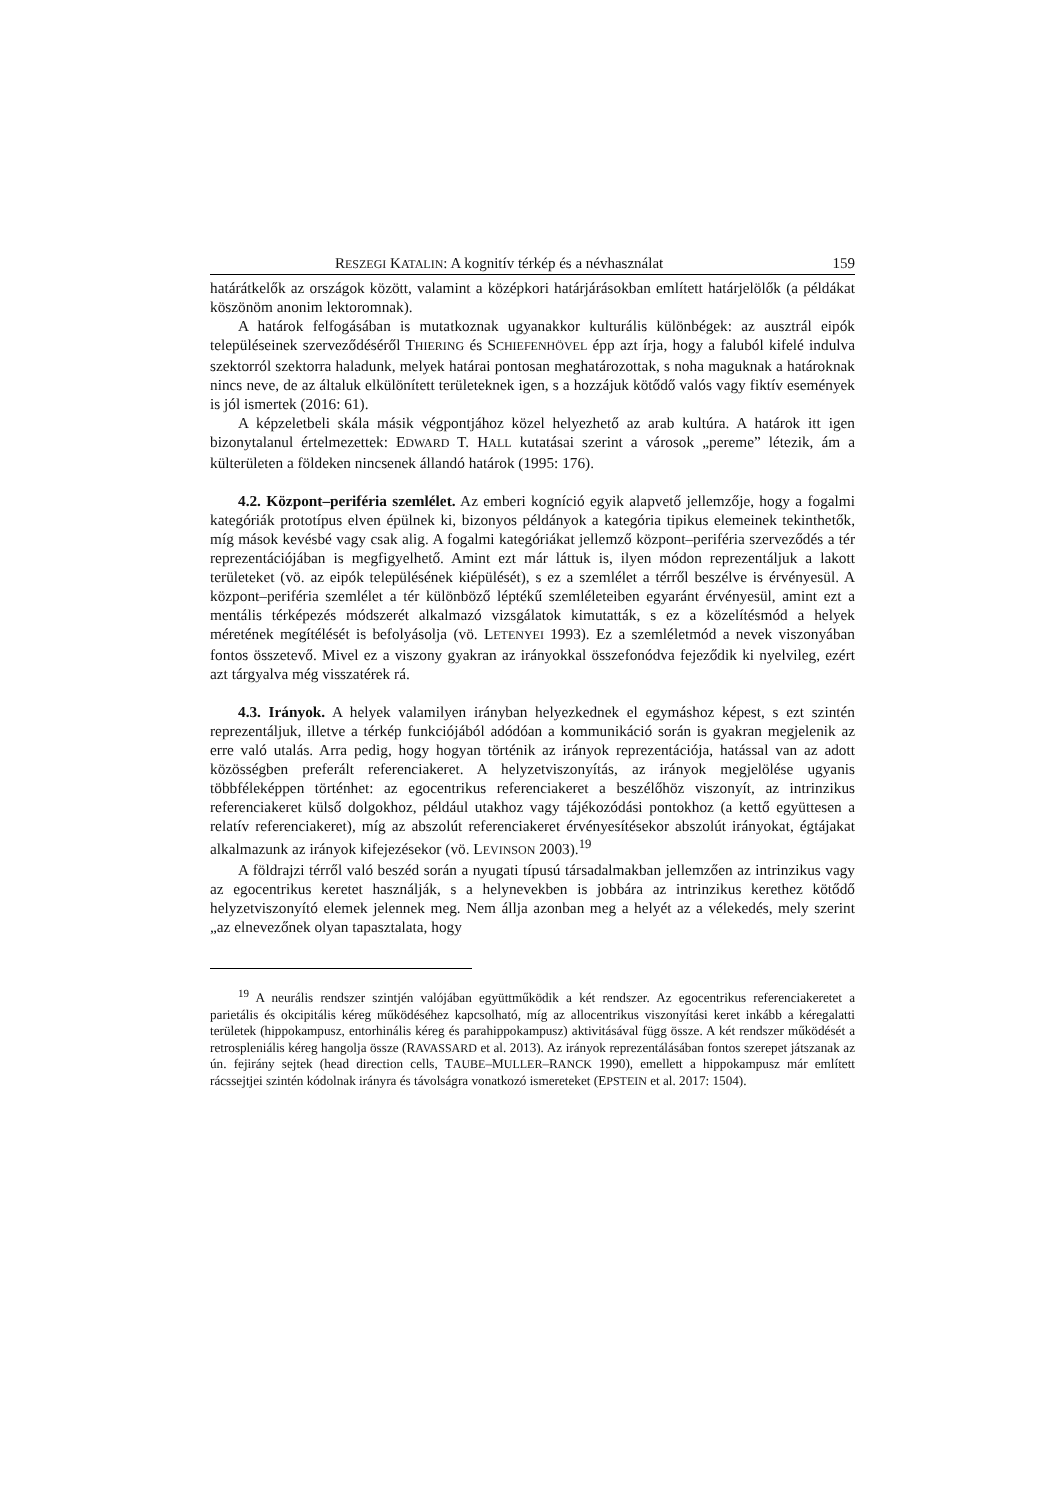RESZEGI KATALIN: A kognitív térkép és a névhasználat 159
határátkelők az országok között, valamint a középkori határjárásokban említett határjelölők (a példákat köszönöm anonim lektoromnak).
A határok felfogásában is mutatkoznak ugyanakkor kulturális különbégek: az ausztrál eipók településeinek szerveződéséről THIERING és SCHIEFENHÖVEL épp azt írja, hogy a faluból kifelé indulva szektorról szektorra haladunk, melyek határai pontosan meghatározottak, s noha maguknak a határoknak nincs neve, de az általuk elkülönített területeknek igen, s a hozzájuk kötődő valós vagy fiktív események is jól ismertek (2016: 61).
A képzeletbeli skála másik végpontjához közel helyezhető az arab kultúra. A határok itt igen bizonytalanul értelmezettek: EDWARD T. HALL kutatásai szerint a városok „pereme” létezik, ám a külterületen a földeken nincsenek állandó határok (1995: 176).
4.2. Központ–periféria szemlélet. Az emberi kogníció egyik alapvető jellemzője, hogy a fogalmi kategóriák prototípus elven épülnek ki, bizonyos példányok a kategória tipikus elemeinek tekinthetők, míg mások kevésbé vagy csak alig. A fogalmi kategóriákat jellemző központ–periféria szerveződés a tér reprezentációjában is megfigyelhető. Amint ezt már láttuk is, ilyen módon reprezentáljuk a lakott területeket (vö. az eipók településének kiépülését), s ez a szemlélet a térről beszélve is érvényesül. A központ–periféria szemlélet a tér különböző léptékű szemléleteiben egyaránt érvényesül, amint ezt a mentális térképezés módszerét alkalmazó vizsgálatok kimutatták, s ez a közelítésmód a helyek méretének megítélését is befolyásolja (vö. LETENYEI 1993). Ez a szemléletmód a nevek viszonyában fontos összetevő. Mivel ez a viszony gyakran az irányokkal összefonódva fejeződik ki nyelvileg, ezért azt tárgyalva még visszatérek rá.
4.3. Irányok. A helyek valamilyen irányban helyezkednek el egymáshoz képest, s ezt szintén reprezentáljuk, illetve a térkép funkciójából adódóan a kommunikáció során is gyakran megjelenik az erre való utalás. Arra pedig, hogy hogyan történik az irányok reprezentációja, hatással van az adott közösségben preferált referenciakeret. A helyzetviszonyítás, az irányok megjelölése ugyanis többféleképpen történhet: az egocentrikus referenciakeret a beszélőhöz viszonyít, az intrinzikus referenciakeret külső dolgokhoz, például utakhoz vagy tájékozódási pontokhoz (a kettő együttesen a relatív referenciakeret), míg az abszolút referenciakeret érvényesítésekor abszolút irányokat, égtájakat alkalmazunk az irányok kifejezésekor (vö. LEVINSON 2003).<sup>19</sup>
A földrajzi térről való beszéd során a nyugati típusú társadalmakban jellemzően az intrinzikus vagy az egocentrikus keretet használják, s a helynevekben is jobbára az intrinzikus kerethez kötődő helyzetviszonyító elemek jelennek meg. Nem állja azonban meg a helyét az a vélekedés, mely szerint „az elnevezőnek olyan tapasztalata, hogy
<sup>19</sup> A neurális rendszer szintjén valójában együttműködik a két rendszer. Az egocentrikus referenciakeretet a parietális és okcipitális kéreg működéséhez kapcsolható, míg az allocentrikus viszonyítási keret inkább a kéregalatti területek (hippokampusz, entorhinális kéreg és parahippokampusz) aktivitásával függ össze. A két rendszer működését a retrospleniális kéreg hangolja össze (RAVASSARD et al. 2013). Az irányok reprezentálásában fontos szerepet játszanak az ún. fejirány sejtek (head direction cells, TAUBE–MULLER–RANCK 1990), emellett a hippokampusz már említett rácssejtjei szintén kódolnak irányra és távolságra vonatkozó ismereteket (EPSTEIN et al. 2017: 1504).